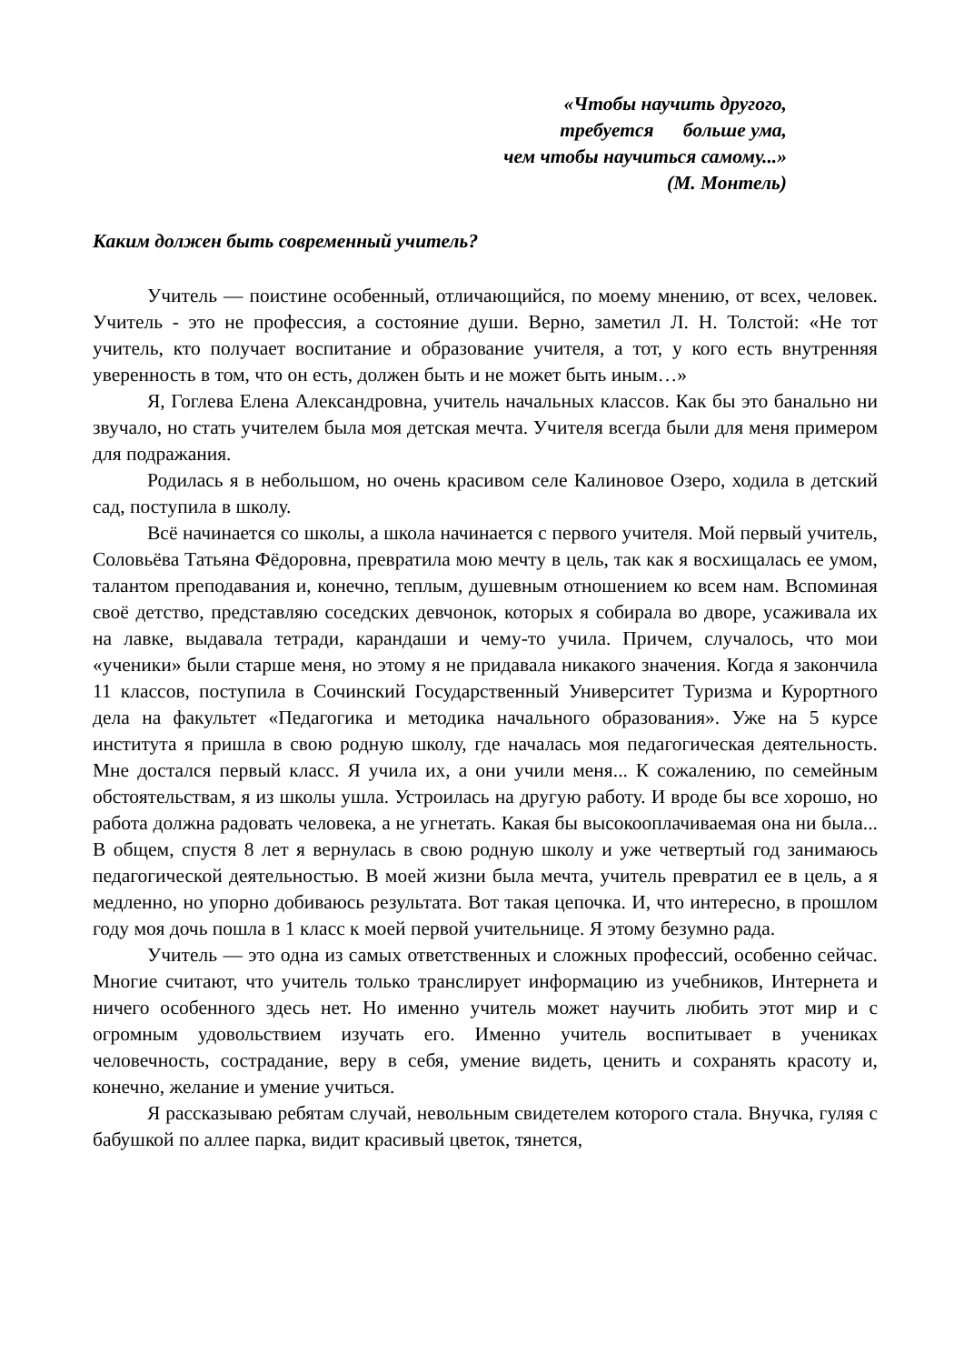«Чтобы научить другого,
требуется больше ума,
чем чтобы научиться самому...»
(М. Монтель)
Каким должен быть современный учитель?
Учитель — поистине особенный, отличающийся, по моему мнению, от всех, человек. Учитель - это не профессия, а состояние души. Верно, заметил Л. Н. Толстой: «Не тот учитель, кто получает воспитание и образование учителя, а тот, у кого есть внутренняя уверенность в том, что он есть, должен быть и не может быть иным…»
Я, Гоглева Елена Александровна, учитель начальных классов. Как бы это банально ни звучало, но стать учителем была моя детская мечта. Учителя всегда были для меня примером для подражания.
Родилась я в небольшом, но очень красивом селе Калиновое Озеро, ходила в детский сад, поступила в школу.
Всё начинается со школы, а школа начинается с первого учителя. Мой первый учитель, Соловьёва Татьяна Фёдоровна, превратила мою мечту в цель, так как я восхищалась ее умом, талантом преподавания и, конечно, теплым, душевным отношением ко всем нам. Вспоминая своё детство, представляю соседских девчонок, которых я собирала во дворе, усаживала их на лавке, выдавала тетради, карандаши и чему-то учила. Причем, случалось, что мои «ученики» были старше меня, но этому я не придавала никакого значения. Когда я закончила 11 классов, поступила в Сочинский Государственный Университет Туризма и Курортного дела на факультет «Педагогика и методика начального образования». Уже на 5 курсе института я пришла в свою родную школу, где началась моя педагогическая деятельность. Мне достался первый класс. Я учила их, а они учили меня... К сожалению, по семейным обстоятельствам, я из школы ушла. Устроилась на другую работу. И вроде бы все хорошо, но работа должна радовать человека, а не угнетать. Какая бы высокооплачиваемая она ни была... В общем, спустя 8 лет я вернулась в свою родную школу и уже четвертый год занимаюсь педагогической деятельностью. В моей жизни была мечта, учитель превратил ее в цель, а я медленно, но упорно добиваюсь результата. Вот такая цепочка. И, что интересно, в прошлом году моя дочь пошла в 1 класс к моей первой учительнице. Я этому безумно рада.
Учитель — это одна из самых ответственных и сложных профессий, особенно сейчас. Многие считают, что учитель только транслирует информацию из учебников, Интернета и ничего особенного здесь нет. Но именно учитель может научить любить этот мир и с огромным удовольствием изучать его. Именно учитель воспитывает в учениках человечность, сострадание, веру в себя, умение видеть, ценить и сохранять красоту и, конечно, желание и умение учиться.
Я рассказываю ребятам случай, невольным свидетелем которого стала. Внучка, гуляя с бабушкой по аллее парка, видит красивый цветок, тянется,